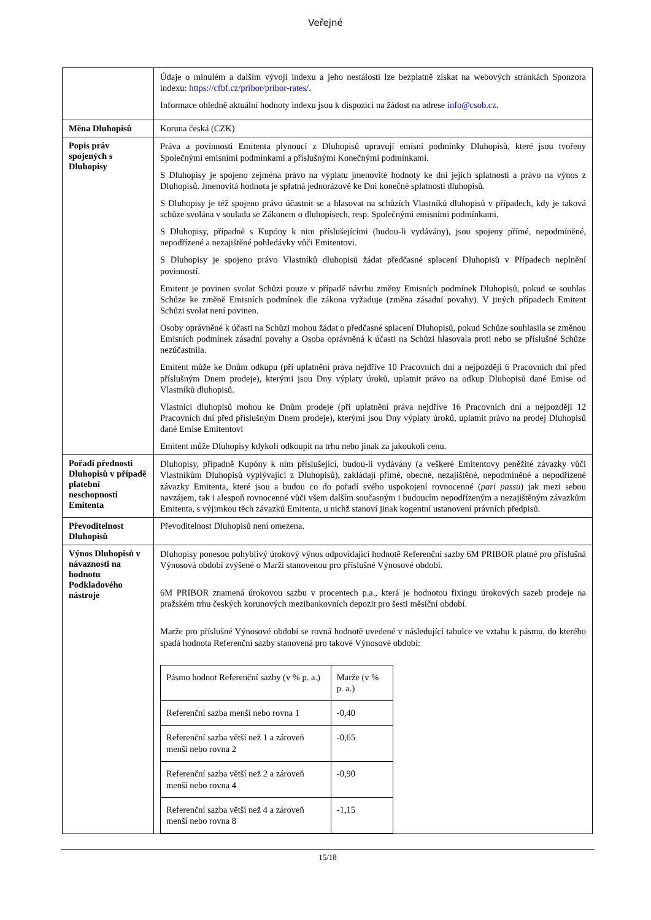Veřejné
| | Údaje o minulém a dalším vývoji indexu a jeho nestálosti lze bezplatně získat na webových stránkách Sponzora indexu: https://cfbf.cz/pribor/pribor-rates/ . Informace ohledně aktuální hodnoty indexu jsou k dispozici na žádost na adrese info@csob.cz . |
| Měna Dluhopisů | Koruna česká (CZK) |
| Popis práv spojených s Dluhopisy | Práva a povinnosti Emitenta plynoucí z Dluhopisů upravují emisní podmínky Dluhopisů, které jsou tvořeny Společnými emisními podmínkami a příslušnými Konečnými podmínkami. S Dluhopisy je spojeno zejména právo na výplatu jmenovité hodnoty ke dni jejich splatnosti a právo na výnos z Dluhopisů. Jmenovitá hodnota je splatná jednorázově ke Dni konečné splatnosti dluhopisů. S Dluhopisy je též spojeno právo účastnit se a hlasovat na schůzích Vlastníků dluhopisů v případech, kdy je taková schůze svolána v souladu se Zákonem o dluhopisech, resp. Společnými emisními podmínkami. S Dluhopisy, případně s Kupóny k nim příslušejícími (budou-li vydávány), jsou spojeny přímé, nepodmíněné, nepodřízené a nezajištěné pohledávky vůči Emitentovi. S Dluhopisy je spojeno právo Vlastníků dluhopisů žádat předčasné splacení Dluhopisů v Případech neplnění povinností. Emitent je povinen svolat Schůzi pouze v případě návrhu změny Emisních podmínek Dluhopisů, pokud se souhlas Schůze ke změně Emisních podmínek dle zákona vyžaduje (změna zásadní povahy). V jiných případech Emitent Schůzi svolat není povinen. Osoby oprávněné k účasti na Schůzi mohou žádat o předčasné splacení Dluhopisů, pokud Schůze souhlasila se změnou Emisních podmínek zásadní povahy a Osoba oprávněná k účasti na Schůzi hlasovala proti nebo se příslušné Schůze nezúčastnila. Emitent může ke Dnům odkupu (při uplatnění práva nejdříve 10 Pracovních dní a nejpozději 6 Pracovních dní před příslušným Dnem prodeje), kterými jsou Dny výplaty úroků, uplatnit právo na odkup Dluhopisů dané Emise od Vlastníků dluhopisů. Vlastníci dluhopisů mohou ke Dnům prodeje (při uplatnění práva nejdříve 16 Pracovních dní a nejpozději 12 Pracovních dní před příslušným Dnem prodeje), kterými jsou Dny výplaty úroků, uplatnit právo na prodej Dluhopisů dané Emise Emitentovi Emitent může Dluhopisy kdykoli odkoupit na trhu nebo jinak za jakoukoli cenu. |
| Pořadí přednosti Dluhopisů v případě platební neschopnosti Emitenta | Dluhopisy, případně Kupóny k nim příslušející, budou-li vydávány (a veškeré Emitentovy peněžité závazky vůči Vlastníkům Dluhopisů vyplývající z Dluhopisů), zakládají přímé, obecné, nezajištěné, nepodmíněné a nepodřízené závazky Emitenta, které jsou a budou co do pořadí svého uspokojení rovnocenné ( pari passu ) jak mezi sebou navzájem, tak i alespoň rovnocenné vůči všem dalším současným i budoucím nepodřízeným a nezajištěným závazkům Emitenta, s výjimkou těch závazků Emitenta, u nichž stanoví jinak kogentní ustanovení právních předpisů. |
| Převoditelnost Dluhopisů | Převoditelnost Dluhopisů není omezena. |
| Výnos Dluhopisů v návaznosti na hodnotu Podkladového nástroje | Dluhopisy ponesou pohyblivý úrokový výnos odpovídající hodnotě Referenční sazby 6M PRIBOR platné pro příslušná Výnosová období zvýšené o Marži stanovenou pro příslušné Výnosové období. 6M PRIBOR znamená úrokovou sazbu v procentech p.a., která je hodnotou fixingu úrokových sazeb prodeje na pražském trhu českých korunových mezibankovních depozit pro šesti měsíční období. Marže pro příslušné Výnosové období se rovná hodnotě uvedené v následující tabulce ve vztahu k pásmu, do kterého spadá hodnota Referenční sazby stanovená pro takové Výnosové období: / Pásmo hodnot Referenční sazby (v % p. a.) / Marže (v % p. a.) / / Referenční sazba menší nebo rovna 1 / -0,40 / / Referenční sazba větší než 1 a zároveň menší nebo rovna 2 / -0,65 / / Referenční sazba větší než 2 a zároveň menší nebo rovna 4 / -0,90 / / Referenční sazba větší než 4 a zároveň menší nebo rovna 8 / -1,15 / |
15/18